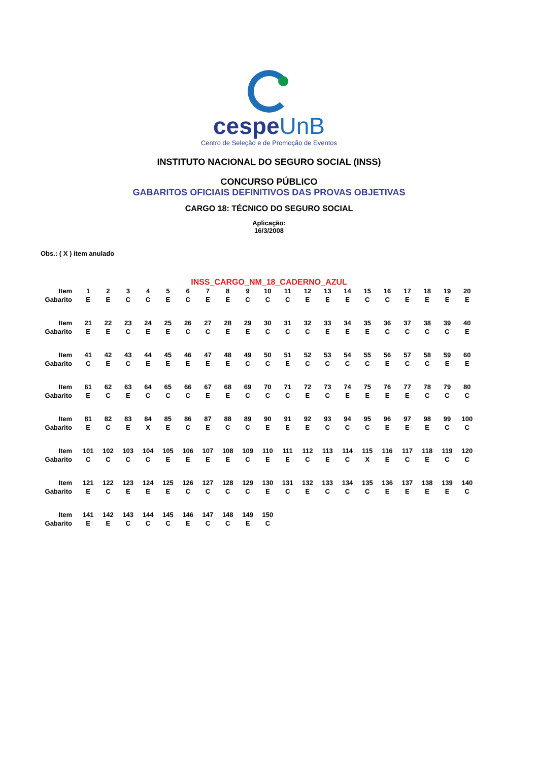cespeUnB
Centro de Seleção e de Promoção de Eventos
INSTITUTO NACIONAL DO SEGURO SOCIAL (INSS)
CONCURSO PÚBLICO
GABARITOS OFICIAIS DEFINITIVOS DAS PROVAS OBJETIVAS
CARGO 18: TÉCNICO DO SEGURO SOCIAL
Aplicação:
16/3/2008
Obs.: ( X ) item anulado
INSS_CARGO_NM_18_CADERNO_AZUL
| Item | 1 | 2 | 3 | 4 | 5 | 6 | 7 | 8 | 9 | 10 | 11 | 12 | 13 | 14 | 15 | 16 | 17 | 18 | 19 | 20 |
| Gabarito | E | E | C | C | E | C | E | E | C | C | C | E | E | E | C | C | E | E | E | E |
| Item | 21 | 22 | 23 | 24 | 25 | 26 | 27 | 28 | 29 | 30 | 31 | 32 | 33 | 34 | 35 | 36 | 37 | 38 | 39 | 40 |
| Gabarito | E | E | C | E | E | C | C | E | E | C | C | C | E | E | E | C | C | C | C | E |
| Item | 41 | 42 | 43 | 44 | 45 | 46 | 47 | 48 | 49 | 50 | 51 | 52 | 53 | 54 | 55 | 56 | 57 | 58 | 59 | 60 |
| Gabarito | C | E | C | E | E | E | E | E | C | C | E | C | C | C | C | E | C | C | E | E |
| Item | 61 | 62 | 63 | 64 | 65 | 66 | 67 | 68 | 69 | 70 | 71 | 72 | 73 | 74 | 75 | 76 | 77 | 78 | 79 | 80 |
| Gabarito | E | C | E | C | C | C | E | E | C | C | C | E | C | E | E | E | E | C | C | C |
| Item | 81 | 82 | 83 | 84 | 85 | 86 | 87 | 88 | 89 | 90 | 91 | 92 | 93 | 94 | 95 | 96 | 97 | 98 | 99 | 100 |
| Gabarito | E | C | E | X | E | C | E | C | C | E | E | E | C | C | C | E | E | E | C | C |
| Item | 101 | 102 | 103 | 104 | 105 | 106 | 107 | 108 | 109 | 110 | 111 | 112 | 113 | 114 | 115 | 116 | 117 | 118 | 119 | 120 |
| Gabarito | C | C | C | C | E | E | E | E | C | E | E | C | E | C | X | E | C | E | C | C |
| Item | 121 | 122 | 123 | 124 | 125 | 126 | 127 | 128 | 129 | 130 | 131 | 132 | 133 | 134 | 135 | 136 | 137 | 138 | 139 | 140 |
| Gabarito | E | C | E | E | E | C | C | C | C | E | C | E | C | C | C | E | E | E | E | C |
| Item | 141 | 142 | 143 | 144 | 145 | 146 | 147 | 148 | 149 | 150 | | | | | | | | | | |
| Gabarito | E | E | C | C | C | E | C | C | E | C | | | | | | | | | | |